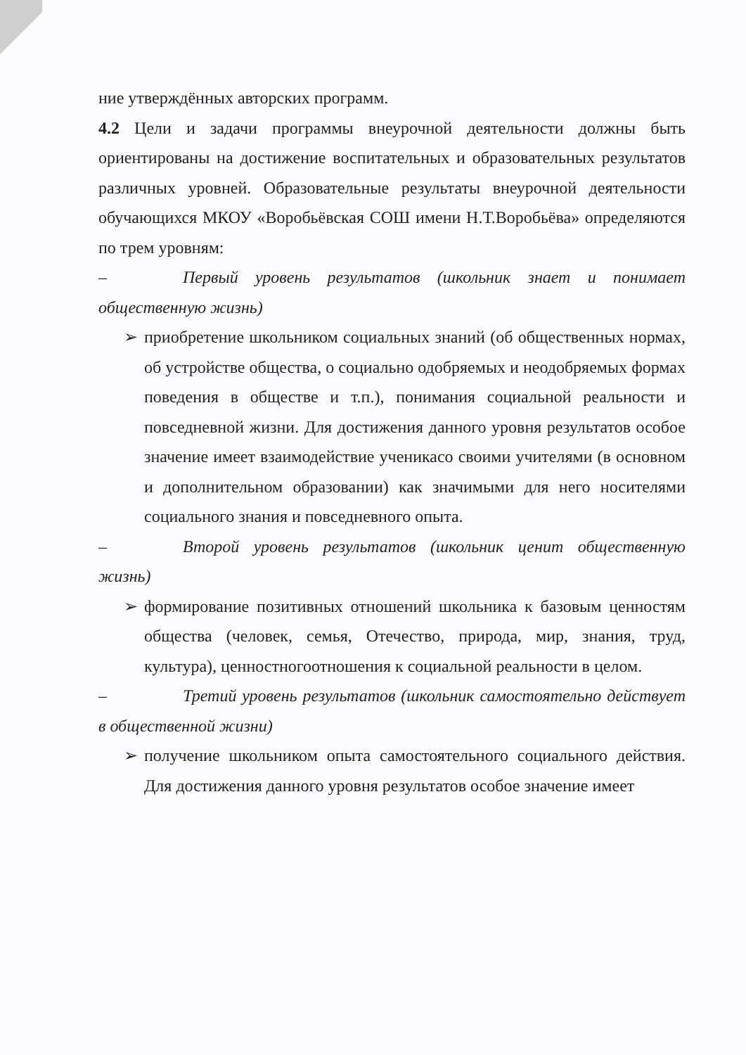ние утверждённых авторских программ.
4.2 Цели и задачи программы внеурочной деятельности должны быть ориентированы на достижение воспитательных и образовательных результатов различных уровней. Образовательные результаты внеурочной деятельности обучающихся МКОУ «Воробьёвская СОШ имени Н.Т.Воробьёва» определяются по трем уровням:
– Первый уровень результатов (школьник знает и понимает общественную жизнь)
➢ приобретение школьником социальных знаний (об общественных нормах, об устройстве общества, о социально одобряемых и неодобряемых формах поведения в обществе и т.п.), понимания социальной реальности и повседневной жизни. Для достижения данного уровня результатов особое значение имеет взаимодействие ученикасо своими учителями (в основном и дополнительном образовании) как значимыми для него носителями социального знания и повседневного опыта.
– Второй уровень результатов (школьник ценит общественную жизнь)
➢ формирование позитивных отношений школьника к базовым ценностям общества (человек, семья, Отечество, природа, мир, знания, труд, культура), ценностногоотношения к социальной реальности в целом.
– Третий уровень результатов (школьник самостоятельно действует в общественной жизни)
➢ получение школьником опыта самостоятельного социального действия. Для достижения данного уровня результатов особое значение имеет